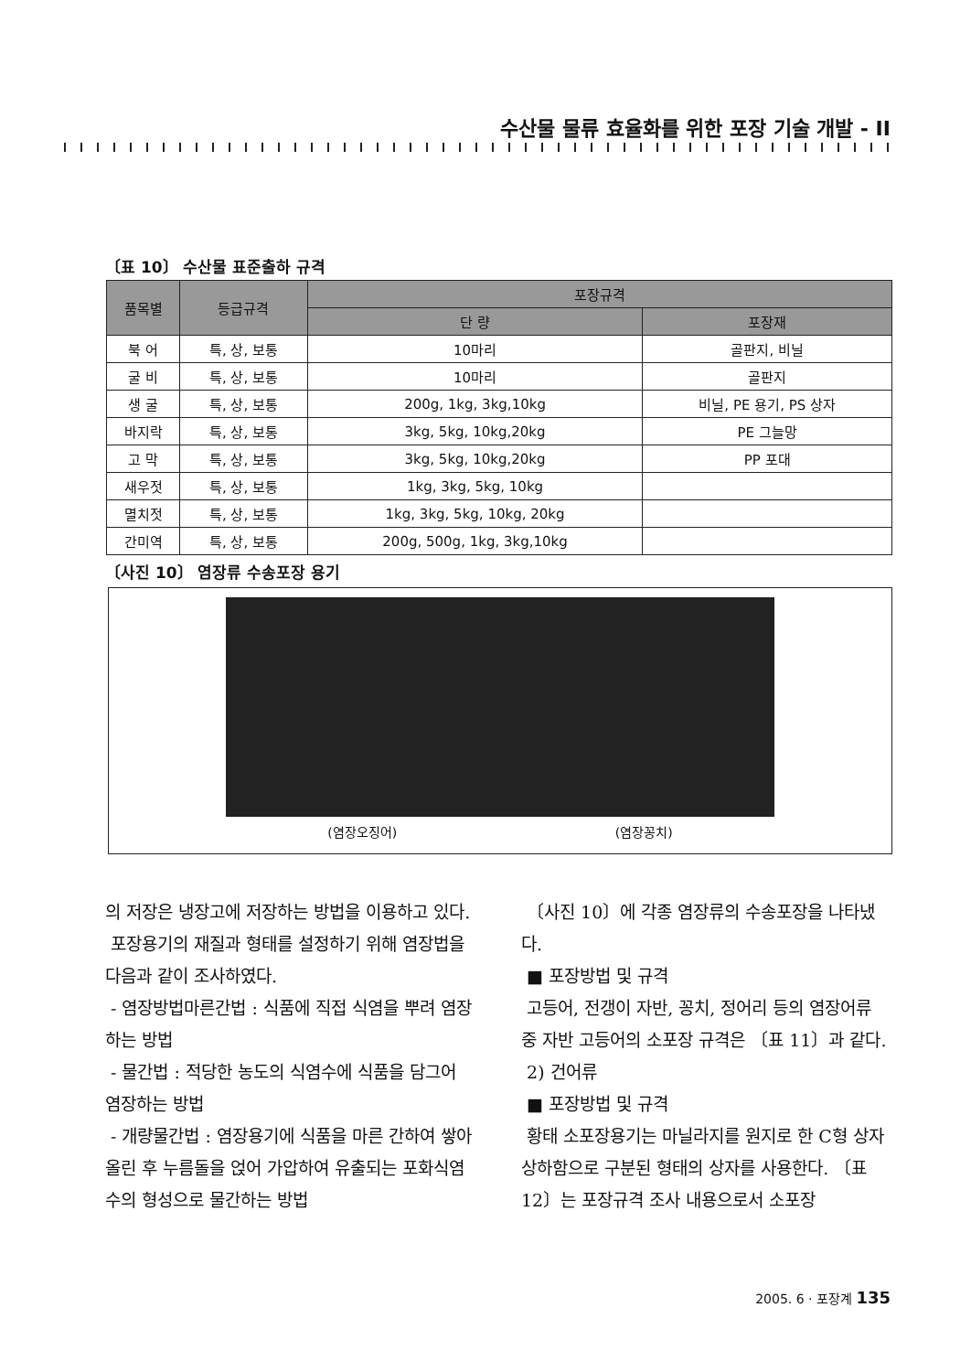수산물 물류 효율화를 위한 포장 기술 개발 - II
〔표 10〕 수산물 표준출하 규격
| 품목별 | 등급규격 | 포장규격 | |
| --- | --- | --- | --- |
| | | 단 량 | 포장재 |
| 북 어 | 특, 상, 보통 | 10마리 | 골판지, 비닐 |
| 굴 비 | 특, 상, 보통 | 10마리 | 골판지 |
| 생 굴 | 특, 상, 보통 | 200g, 1kg, 3kg,10kg | 비닐, PE 용기, PS 상자 |
| 바지락 | 특, 상, 보통 | 3kg, 5kg, 10kg,20kg | PE 그늘망 |
| 고 막 | 특, 상, 보통 | 3kg, 5kg, 10kg,20kg | PP 포대 |
| 새우젓 | 특, 상, 보통 | 1kg, 3kg, 5kg, 10kg | |
| 멸치젓 | 특, 상, 보통 | 1kg, 3kg, 5kg, 10kg, 20kg | |
| 간미역 | 특, 상, 보통 | 200g, 500g, 1kg, 3kg,10kg | |
〔사진 10〕 염장류 수송포장 용기
(염장오징어) (염장꽁치)
의 저장은 냉장고에 저장하는 방법을 이용하고 있다.
포장용기의 재질과 형태를 설정하기 위해 염장법을 다음과 같이 조사하였다.
- 염장방법마른간법 : 식품에 직접 식염을 뿌려 염장하는 방법
- 물간법 : 적당한 농도의 식염수에 식품을 담그어 염장하는 방법
- 개량물간법 : 염장용기에 식품을 마른 간하여 쌓아올린 후 누름돌을 얹어 가압하여 유출되는 포화식염수의 형성으로 물간하는 방법
〔사진 10〕에 각종 염장류의 수송포장을 나타냈다.
■ 포장방법 및 규격
고등어, 전갱이 자반, 꽁치, 정어리 등의 염장어류 중 자반 고등어의 소포장 규격은 〔표 11〕과 같다.
2) 건어류
■ 포장방법 및 규격
황태 소포장용기는 마닐라지를 원지로 한 C형 상자 상하함으로 구분된 형태의 상자를 사용한다. 〔표 12〕는 포장규격 조사 내용으로서 소포장
2005. 6 · 포장계 135